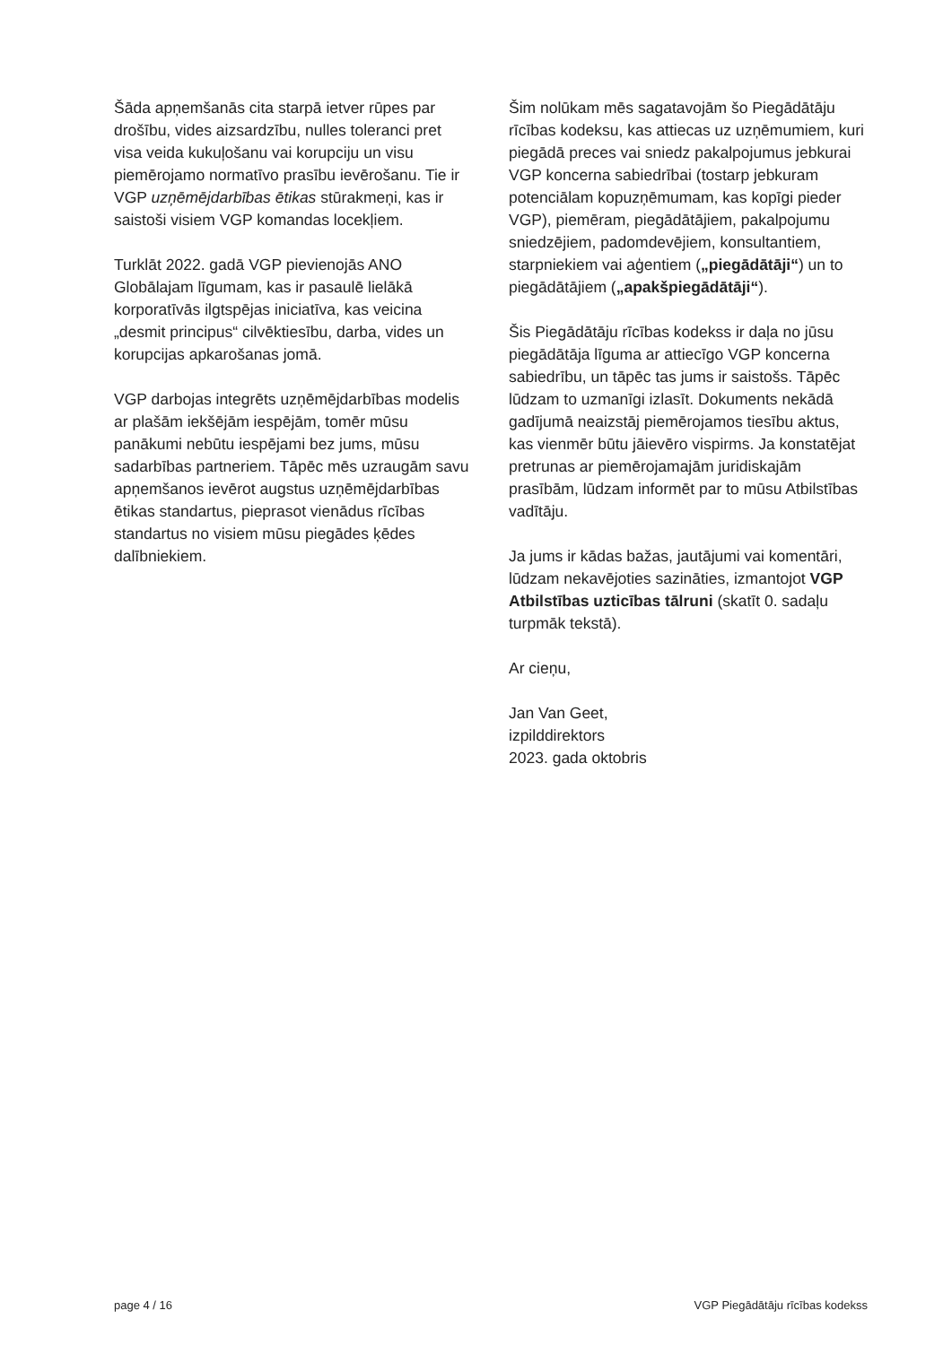Šāda apņemšanās cita starpā ietver rūpes par drošību, vides aizsardzību, nulles toleranci pret visa veida kukuļošanu vai korupciju un visu piemērojamo normatīvo prasību ievērošanu. Tie ir VGP uzņēmējdarbības ētikas stūrakmeņi, kas ir saistoši visiem VGP komandas locekļiem.
Turklāt 2022. gadā VGP pievienojās ANO Globālajam līgumam, kas ir pasaulē lielākā korporatīvās ilgtspējas iniciatīva, kas veicina „desmit principus“ cilvēktiesību, darba, vides un korupcijas apkarošanas jomā.
VGP darbojas integrēts uzņēmējdarbības modelis ar plašām iekšējām iespējām, tomēr mūsu panākumi nebūtu iespējami bez jums, mūsu sadarbības partneriem. Tāpēc mēs uzraugām savu apņemšanos ievērot augstus uzņēmējdarbības ētikas standartus, pieprasot vienādus rīcības standartus no visiem mūsu piegādes ķēdes dalībniekiem.
Šim nolūkam mēs sagatavojām šo Piegādātāju rīcības kodeksu, kas attiecas uz uzņēmumiem, kuri piegādā preces vai sniedz pakalpojumus jebkurai VGP koncerna sabiedrībai (tostarp jebkuram potenciālam kopuzņēmumam, kas kopīgi pieder VGP), piemēram, piegādātājiem, pakalpojumu sniedzējiem, padomdevējiem, konsultantiem, starpniekiem vai aģentiem („piegādātāji“) un to piegādātājiem („apakšpiegādātāji“).
Šis Piegādātāju rīcības kodekss ir daļa no jūsu piegādātāja līguma ar attiecīgo VGP koncerna sabiedrību, un tāpēc tas jums ir saistošs. Tāpēc lūdzam to uzmanīgi izlasīt. Dokuments nekādā gadījumā neaizstāj piemērojamos tiesību aktus, kas vienmēr būtu jāievēro vispirms. Ja konstatējat pretrunas ar piemērojamajām juridiskajām prasībām, lūdzam informēt par to mūsu Atbilstības vadītāju.
Ja jums ir kādas bažas, jautājumi vai komentāri, lūdzam nekavējoties sazināties, izmantojot VGP Atbilstības uzticības tālruni (skatīt 0. sadaļu turpmāk tekstā).
Ar cieņu,
Jan Van Geet,
izpilddirektors
2023. gada oktobris
page 4 / 16 VGP Piegādātāju rīcības kodekss